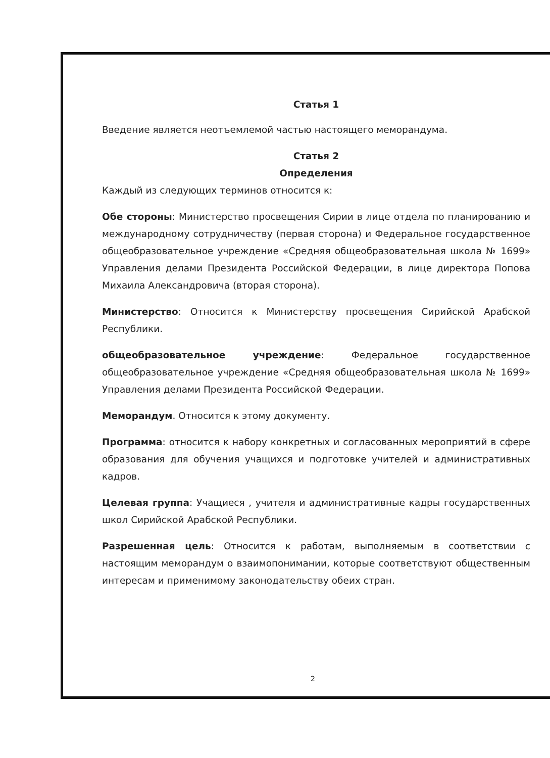Статья 1
Введение является неотъемлемой частью настоящего меморандума.
Статья 2
Определения
Каждый из следующих терминов относится к:
Обе стороны: Министерство просвещения Сирии в лице отдела по планированию и международному сотрудничеству (первая сторона) и Федеральное государственное общеобразовательное учреждение «Средняя общеобразовательная школа № 1699» Управления делами Президента Российской Федерации, в лице директора Попова Михаила Александровича (вторая сторона).
Министерство: Относится к Министерству просвещения Сирийской Арабской Республики.
общеобразовательное учреждение: Федеральное государственное общеобразовательное учреждение «Средняя общеобразовательная школа № 1699» Управления делами Президента Российской Федерации.
Меморандум. Относится к этому документу.
Программа: относится к набору конкретных и согласованных мероприятий в сфере образования для обучения учащихся и подготовке учителей и административных кадров.
Целевая группа: Учащиеся , учителя и административные кадры государственных школ Сирийской Арабской Республики.
Разрешенная цель: Относится к работам, выполняемым в соответствии с настоящим меморандум о взаимопонимании, которые соответствуют общественным интересам и применимому законодательству обеих стран.
2